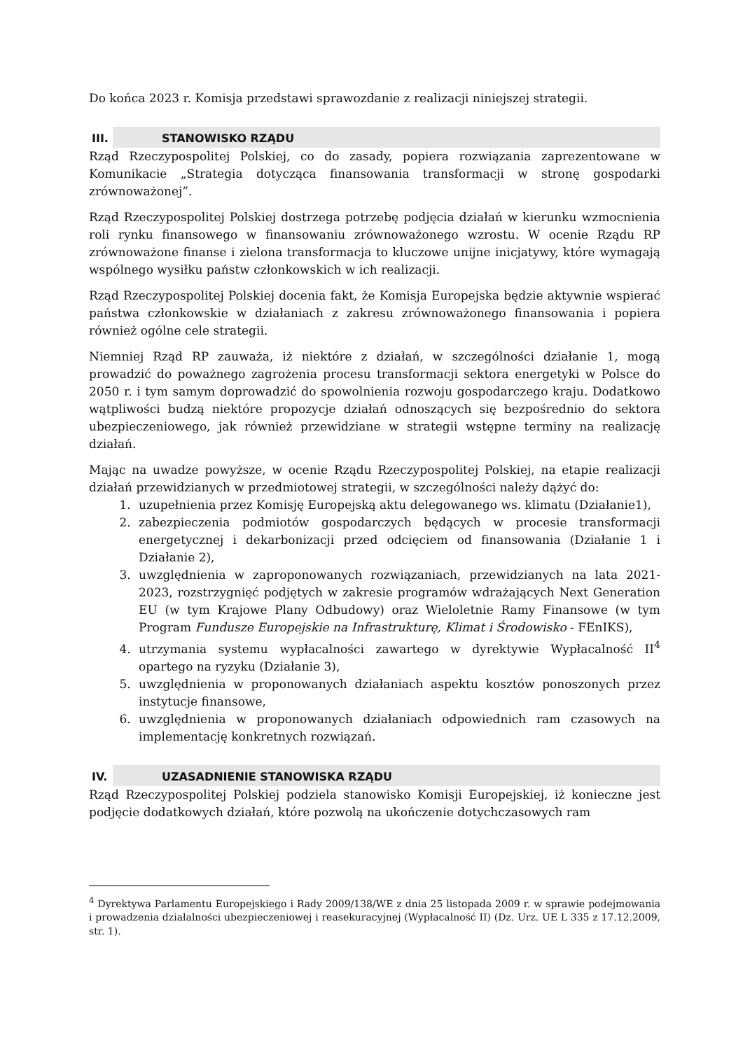Do końca 2023 r. Komisja przedstawi sprawozdanie z realizacji niniejszej strategii.
III. STANOWISKO RZĄDU
Rząd Rzeczypospolitej Polskiej, co do zasady, popiera rozwiązania zaprezentowane w Komunikacie „Strategia dotycząca finansowania transformacji w stronę gospodarki zrównoważonej”.
Rząd Rzeczypospolitej Polskiej dostrzega potrzebę podjęcia działań w kierunku wzmocnienia roli rynku finansowego w finansowaniu zrównoważonego wzrostu. W ocenie Rządu RP zrównoważone finanse i zielona transformacja to kluczowe unijne inicjatywy, które wymagają wspólnego wysiłku państw członkowskich w ich realizacji.
Rząd Rzeczypospolitej Polskiej docenia fakt, że Komisja Europejska będzie aktywnie wspierać państwa członkowskie w działaniach z zakresu zrównoważonego finansowania i popiera również ogólne cele strategii.
Niemniej Rząd RP zauważa, iż niektóre z działań, w szczególności działanie 1, mogą prowadzić do poważnego zagrożenia procesu transformacji sektora energetyki w Polsce do 2050 r. i tym samym doprowadzić do spowolnienia rozwoju gospodarczego kraju. Dodatkowo wątpliwości budzą niektóre propozycje działań odnoszących się bezpośrednio do sektora ubezpieczeniowego, jak również przewidziane w strategii wstępne terminy na realizację działań.
Mając na uwadze powyższe, w ocenie Rządu Rzeczypospolitej Polskiej, na etapie realizacji działań przewidzianych w przedmiotowej strategii, w szczególności należy dążyć do:
1. uzupełnienia przez Komisję Europejską aktu delegowanego ws. klimatu (Działanie1),
2. zabezpieczenia podmiotów gospodarczych będących w procesie transformacji energetycznej i dekarbonizacji przed odcięciem od finansowania (Działanie 1 i Działanie 2),
3. uwzględnienia w zaproponowanych rozwiązaniach, przewidzianych na lata 2021-2023, rozstrzygnięć podjętych w zakresie programów wdrażających Next Generation EU (w tym Krajowe Plany Odbudowy) oraz Wieloletnie Ramy Finansowe (w tym Program Fundusze Europejskie na Infrastrukturę, Klimat i Środowisko - FEnIKS),
4. utrzymania systemu wypłacalności zawartego w dyrektywie Wypłacalność II<sup>4</sup> opartego na ryzyku (Działanie 3),
5. uwzględnienia w proponowanych działaniach aspektu kosztów ponoszonych przez instytucje finansowe,
6. uwzględnienia w proponowanych działaniach odpowiednich ram czasowych na implementację konkretnych rozwiązań.
IV. UZASADNIENIE STANOWISKA RZĄDU
Rząd Rzeczypospolitej Polskiej podziela stanowisko Komisji Europejskiej, iż konieczne jest podjęcie dodatkowych działań, które pozwolą na ukończenie dotychczasowych ram
<sup>4</sup> Dyrektywa Parlamentu Europejskiego i Rady 2009/138/WE z dnia 25 listopada 2009 r. w sprawie podejmowania i prowadzenia działalności ubezpieczeniowej i reasekuracyjnej (Wypłacalność II) (Dz. Urz. UE L 335 z 17.12.2009, str. 1).